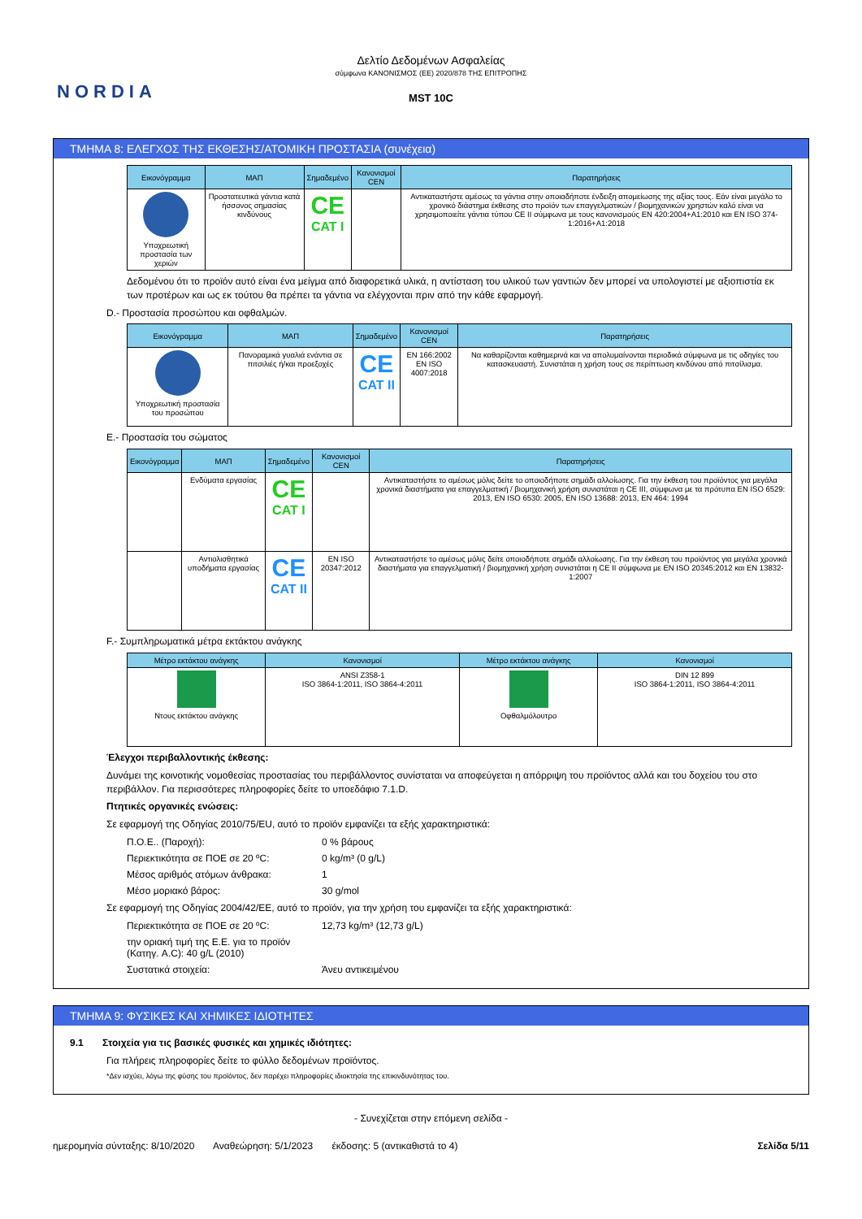NORDIA
Δελτίο Δεδομένων Ασφαλείας
σύμφωνα ΚΑΝΟΝΙΣΜΟΣ (ΕΕ) 2020/878 ΤΗΣ ΕΠΙΤΡΟΠΗΣ
MST 10C
ΤΜΗΜΑ 8: ΕΛΕΓΧΟΣ ΤΗΣ ΕΚΘΕΣΗΣ/ΑΤΟΜΙΚΗ ΠΡΟΣΤΑΣΙΑ (συνέχεια)
| Εικονόγραμμα | ΜΑΠ | Σημαδεμένο | Κανονισμοί CEN | Παρατηρήσεις |
| --- | --- | --- | --- | --- |
| Υποχρεωτική προστασία των χεριών | Προστατευτικά γάντια κατά ήσσονος σημασίας κινδύνους | CE CAT I | | Αντικαταστήστε αμέσως τα γάντια στην οποιαδήποτε ένδειξη απομείωσης της αξίας τους. Εάν είναι μεγάλο το χρονικό διάστημα έκθεσης στο προϊόν των επαγγελματικών / βιομηχανικών χρηστών καλό είναι να χρησιμοποιείτε γάντια τύπου CE II σύμφωνα με τους κανονισμούς EN 420:2004+A1:2010 και EN ISO 374-1:2016+A1:2018 |
Δεδομένου ότι το προϊόν αυτό είναι ένα μείγμα από διαφορετικά υλικά, η αντίσταση του υλικού των γαντιών δεν μπορεί να υπολογιστεί με αξιοπιστία εκ των προτέρων και ως εκ τούτου θα πρέπει τα γάντια να ελέγχονται πριν από την κάθε εφαρμογή.
D.- Προστασία προσώπου και οφθαλμών.
| Εικονόγραμμα | ΜΑΠ | Σημαδεμένο | Κανονισμοί CEN | Παρατηρήσεις |
| --- | --- | --- | --- | --- |
| Υποχρεωτική προστασία του προσώπου | Πανοραμικά γυαλιά ενάντια σε πιτσιλιές ή/και προεξοχές | CE CAT II | EN 166:2002 EN ISO 4007:2018 | Να καθαρίζονται καθημερινά και να απολυμαίνονται περιοδικά σύμφωνα με τις οδηγίες του κατασκευαστή. Συνιστάται η χρήση τους σε περίπτωση κινδύνου από πιτσίλισμα. |
E.- Προστασία του σώματος
| Εικονόγραμμα | ΜΑΠ | Σημαδεμένο | Κανονισμοί CEN | Παρατηρήσεις |
| --- | --- | --- | --- | --- |
| | Ενδύματα εργασίας | CE CAT I | | Αντικαταστήστε το αμέσως μόλις δείτε το οποιοδήποτε σημάδι αλλοίωσης. Για την έκθεση του προϊόντος για μεγάλα χρονικά διαστήματα για επαγγελματική / βιομηχανική χρήση συνιστάται η CE III, σύμφωνα με τα πρότυπα EN ISO 6529: 2013, EN ISO 6530: 2005, EN ISO 13688: 2013, EN 464: 1994 |
| | Αντιολισθητικά υποδήματα εργασίας | CE CAT II | EN ISO 20347:2012 | Αντικαταστήστε το αμέσως μόλις δείτε οποιοδήποτε σημάδι αλλοίωσης. Για την έκθεση του προϊόντος για μεγάλα χρονικά διαστήματα για επαγγελματική / βιομηχανική χρήση συνιστάται η CE II σύμφωνα με EN ISO 20345:2012 και EN 13832-1:2007 |
F.- Συμπληρωματικά μέτρα εκτάκτου ανάγκης
| Μέτρο εκτάκτου ανάγκης | Κανονισμοί | Μέτρο εκτάκτου ανάγκης | Κανονισμοί |
| --- | --- | --- | --- |
| Ντους εκτάκτου ανάγκης | ANSI Z358-1 ISO 3864-1:2011, ISO 3864-4:2011 | Οφθαλμόλουτρο | DIN 12 899 ISO 3864-1:2011, ISO 3864-4:2011 |
Έλεγχοι περιβαλλοντικής έκθεσης:
Δυνάμει της κοινοτικής νομοθεσίας προστασίας του περιβάλλοντος συνίσταται να αποφεύγεται η απόρριψη του προϊόντος αλλά και του δοχείου του στο περιβάλλον. Για περισσότερες πληροφορίες δείτε το υποεδάφιο 7.1.D.
Πτητικές οργανικές ενώσεις:
Σε εφαρμογή της Οδηγίας 2010/75/EU, αυτό το προϊόν εμφανίζει τα εξής χαρακτηριστικά:
Π.Ο.Ε.. (Παροχή): 0 % βάρους
Περιεκτικότητα σε ΠΟΕ σε 20 ºC: 0 kg/m³ (0 g/L)
Μέσος αριθμός ατόμων άνθρακα: 1
Μέσο μοριακό βάρος: 30 g/mol
Σε εφαρμογή της Οδηγίας 2004/42/ΕΕ, αυτό το προϊόν, για την χρήση του εμφανίζει τα εξής χαρακτηριστικά:
Περιεκτικότητα σε ΠΟΕ σε 20 ºC: 12,73 kg/m³ (12,73 g/L)
την οριακή τιμή της Ε.Ε. για το προϊόν (Κατηγ. A.C): 40 g/L (2010)
Συστατικά στοιχεία: Άνευ αντικειμένου
ΤΜΗΜΑ 9: ΦΥΣΙΚΕΣ ΚΑΙ ΧΗΜΙΚΕΣ ΙΔΙΟΤΗΤΕΣ
9.1 Στοιχεία για τις βασικές φυσικές και χημικές ιδιότητες:
Για πλήρεις πληροφορίες δείτε το φύλλο δεδομένων προϊόντος.
*Δεν ισχύει, λόγω της φύσης του προϊόντος, δεν παρέχει πληροφορίες ιδιοκτησία της επικινδυνότητας του.
- Συνεχίζεται στην επόμενη σελίδα -
ημερομηνία σύνταξης: 8/10/2020 Αναθεώρηση: 5/1/2023 έκδοσης: 5 (αντικαθιστά το 4) Σελίδα 5/11